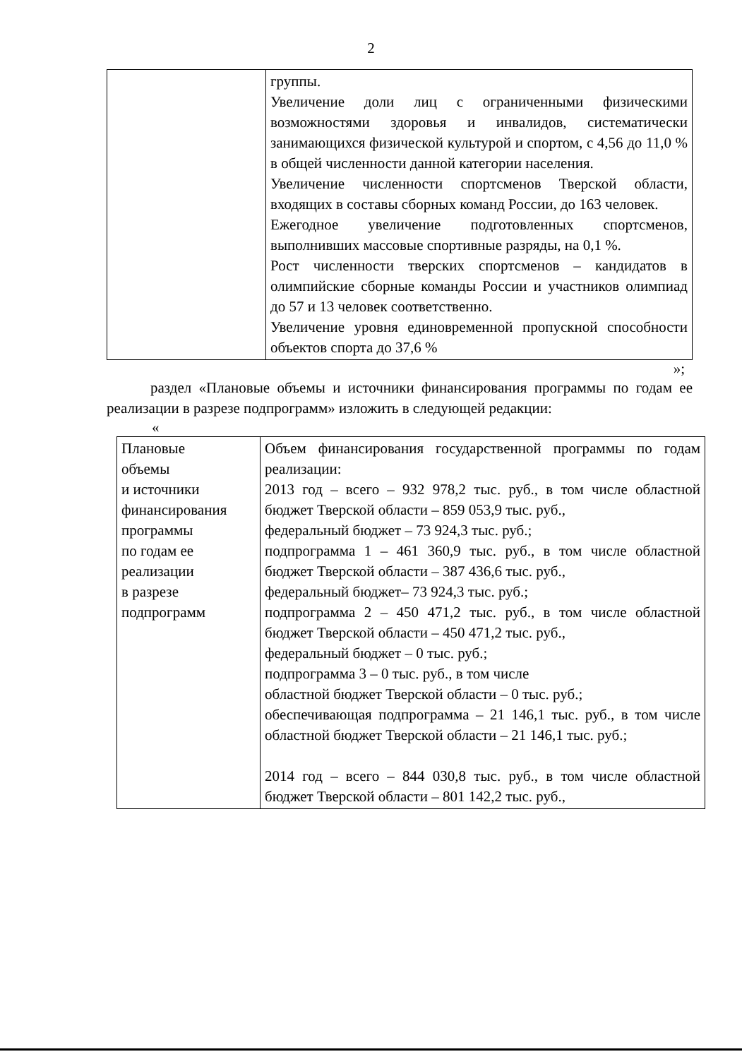2
| | группы. Увеличение доли лиц с ограниченными физическими возможностями здоровья и инвалидов, систематически занимающихся физической культурой и спортом, с 4,56 до 11,0 % в общей численности данной категории населения. Увеличение численности спортсменов Тверской области, входящих в составы сборных команд России, до 163 человек. Ежегодное увеличение подготовленных спортсменов, выполнивших массовые спортивные разряды, на 0,1 %. Рост численности тверских спортсменов – кандидатов в олимпийские сборные команды России и участников олимпиад до 57 и 13 человек соответственно. Увеличение уровня единовременной пропускной способности объектов спорта до 37,6 % |
»;
раздел «Плановые объемы и источники финансирования программы по годам ее реализации в разрезе подпрограмм» изложить в следующей редакции:
«
| Плановые объемы и источники финансирования программы по годам ее реализации в разрезе подпрограмм | Объем финансирования государственной программы по годам реализации: 2013 год – всего – 932 978,2 тыс. руб., в том числе областной бюджет Тверской области – 859 053,9 тыс. руб., федеральный бюджет – 73 924,3 тыс. руб.; подпрограмма 1 – 461 360,9 тыс. руб., в том числе областной бюджет Тверской области – 387 436,6 тыс. руб., федеральный бюджет– 73 924,3 тыс. руб.; подпрограмма 2 – 450 471,2 тыс. руб., в том числе областной бюджет Тверской области – 450 471,2 тыс. руб., федеральный бюджет – 0 тыс. руб.; подпрограмма 3 – 0 тыс. руб., в том числе областной бюджет Тверской области – 0 тыс. руб.; обеспечивающая подпрограмма – 21 146,1 тыс. руб., в том числе областной бюджет Тверской области – 21 146,1 тыс. руб.; 2014 год – всего – 844 030,8 тыс. руб., в том числе областной бюджет Тверской области – 801 142,2 тыс. руб., |